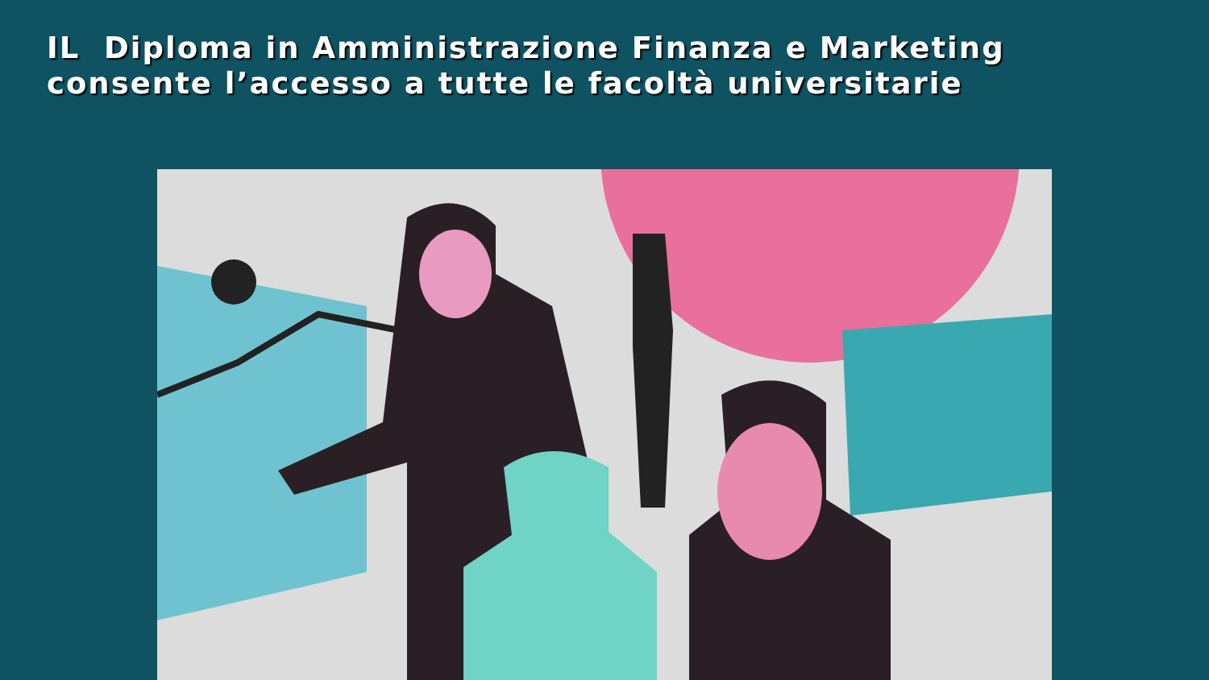IL Diploma in Amministrazione Finanza e Marketing consente l’accesso a tutte le facoltà universitarie